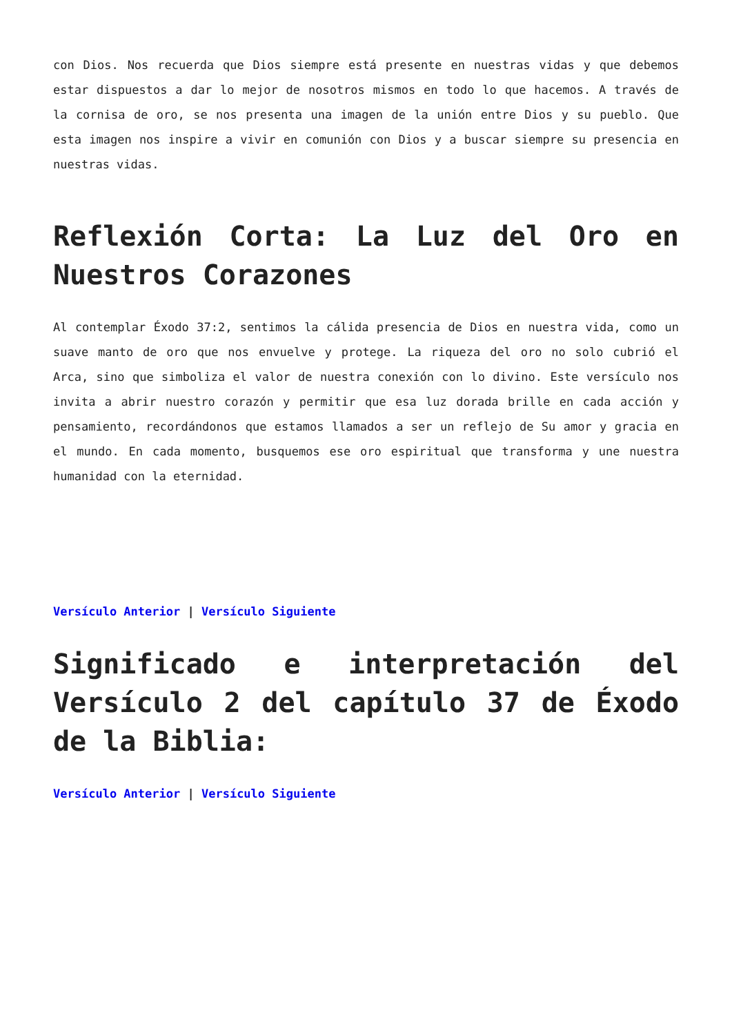con Dios. Nos recuerda que Dios siempre está presente en nuestras vidas y que debemos estar dispuestos a dar lo mejor de nosotros mismos en todo lo que hacemos. A través de la cornisa de oro, se nos presenta una imagen de la unión entre Dios y su pueblo. Que esta imagen nos inspire a vivir en comunión con Dios y a buscar siempre su presencia en nuestras vidas.
Reflexión Corta: La Luz del Oro en Nuestros Corazones
Al contemplar Éxodo 37:2, sentimos la cálida presencia de Dios en nuestra vida, como un suave manto de oro que nos envuelve y protege. La riqueza del oro no solo cubrió el Arca, sino que simboliza el valor de nuestra conexión con lo divino. Este versículo nos invita a abrir nuestro corazón y permitir que esa luz dorada brille en cada acción y pensamiento, recordándonos que estamos llamados a ser un reflejo de Su amor y gracia en el mundo. En cada momento, busquemos ese oro espiritual que transforma y une nuestra humanidad con la eternidad.
Versículo Anterior | Versículo Siguiente
Significado e interpretación del Versículo 2 del capítulo 37 de Éxodo de la Biblia:
Versículo Anterior | Versículo Siguiente